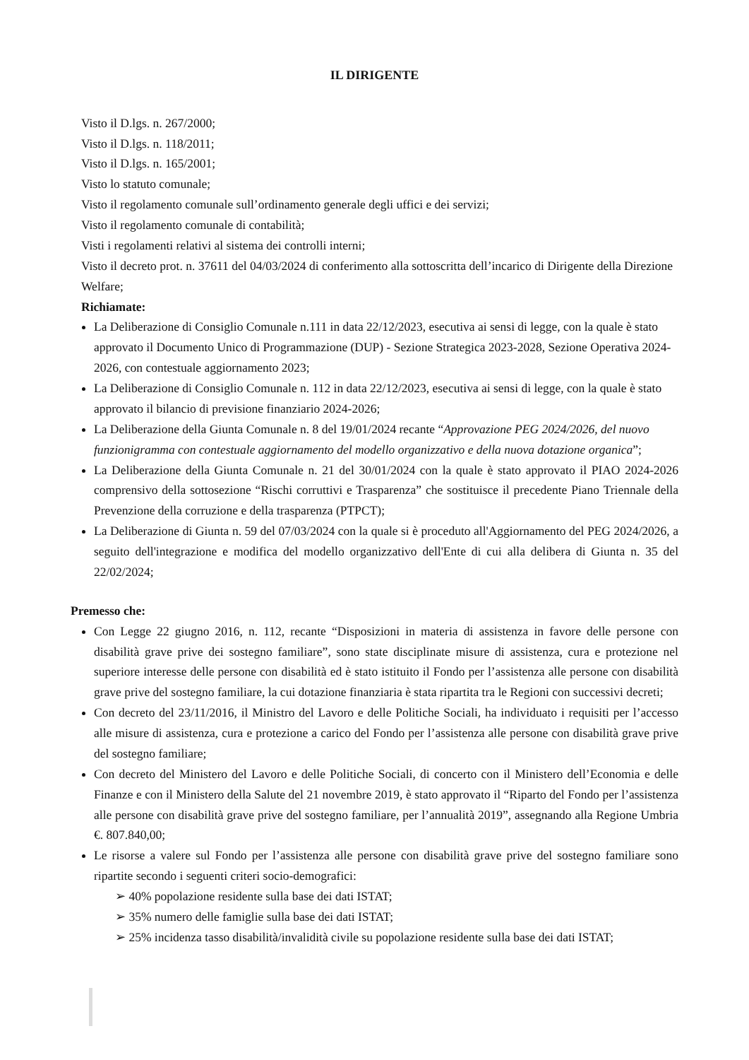IL DIRIGENTE
Visto il D.lgs. n. 267/2000;
Visto il D.lgs. n. 118/2011;
Visto il D.lgs. n. 165/2001;
Visto lo statuto comunale;
Visto il regolamento comunale sull’ordinamento generale degli uffici e dei servizi;
Visto il regolamento comunale di contabilità;
Visti i regolamenti relativi al sistema dei controlli interni;
Visto il decreto prot. n. 37611 del 04/03/2024 di conferimento alla sottoscritta dell’incarico di Dirigente della Direzione Welfare;
Richiamate:
La Deliberazione di Consiglio Comunale n.111 in data 22/12/2023, esecutiva ai sensi di legge, con la quale è stato approvato il Documento Unico di Programmazione (DUP) - Sezione Strategica 2023-2028, Sezione Operativa 2024-2026, con contestuale aggiornamento 2023;
La Deliberazione di Consiglio Comunale n. 112 in data 22/12/2023, esecutiva ai sensi di legge, con la quale è stato approvato il bilancio di previsione finanziario 2024-2026;
La Deliberazione della Giunta Comunale n. 8 del 19/01/2024 recante “Approvazione PEG 2024/2026, del nuovo funzionigramma con contestuale aggiornamento del modello organizzativo e della nuova dotazione organica”;
La Deliberazione della Giunta Comunale n. 21 del 30/01/2024 con la quale è stato approvato il PIAO 2024-2026 comprensivo della sottosezione “Rischi corruttivi e Trasparenza” che sostituisce il precedente Piano Triennale della Prevenzione della corruzione e della trasparenza (PTPCT);
La Deliberazione di Giunta n. 59 del 07/03/2024 con la quale si è proceduto all'Aggiornamento del PEG 2024/2026, a seguito dell'integrazione e modifica del modello organizzativo dell'Ente di cui alla delibera di Giunta n. 35 del 22/02/2024;
Premesso che:
Con Legge 22 giugno 2016, n. 112, recante “Disposizioni in materia di assistenza in favore delle persone con disabilità grave prive dei sostegno familiare”, sono state disciplinate misure di assistenza, cura e protezione nel superiore interesse delle persone con disabilità ed è stato istituito il Fondo per l’assistenza alle persone con disabilità grave prive del sostegno familiare, la cui dotazione finanziaria è stata ripartita tra le Regioni con successivi decreti;
Con decreto del 23/11/2016, il Ministro del Lavoro e delle Politiche Sociali, ha individuato i requisiti per l’accesso alle misure di assistenza, cura e protezione a carico del Fondo per l’assistenza alle persone con disabilità grave prive del sostegno familiare;
Con decreto del Ministero del Lavoro e delle Politiche Sociali, di concerto con il Ministero dell’Economia e delle Finanze e con il Ministero della Salute del 21 novembre 2019, è stato approvato il “Riparto del Fondo per l’assistenza alle persone con disabilità grave prive del sostegno familiare, per l’annualità 2019”, assegnando alla Regione Umbria €. 807.840,00;
Le risorse a valere sul Fondo per l’assistenza alle persone con disabilità grave prive del sostegno familiare sono ripartite secondo i seguenti criteri socio-demografici:
➢ 40% popolazione residente sulla base dei dati ISTAT;
➢ 35% numero delle famiglie sulla base dei dati ISTAT;
➢ 25% incidenza tasso disabilità/invalidità civile su popolazione residente sulla base dei dati ISTAT;